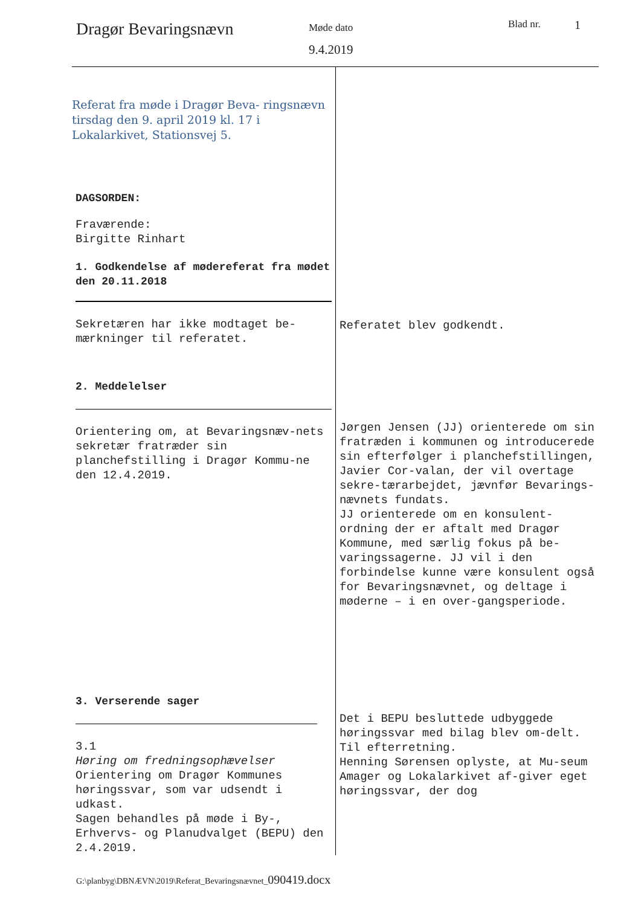Dragør Bevaringsnævn
Møde dato
9.4.2019
Blad nr.
1
| Referat fra møde i Dragør Beva- ringsnævn tirsdag den 9. april 2019 kl. 17 i Lokalarkivet, Stationsvej 5. DAGSORDEN: Fraværende: Birgitte Rinhart 1. Godkendelse af mødereferat fra mødet den 20.11.2018 Sekretæren har ikke modtaget be-mærkninger til referatet. 2. Meddelelser Orientering om, at Bevaringsnæv-nets sekretær fratræder sin planchefstilling i Dragør Kommu-ne den 12.4.2019. 3. Verserende sager 3.1 Høring om fredningsophævelser Orientering om Dragør Kommunes høringssvar, som var udsendt i udkast. Sagen behandles på møde i By-, Erhvervs- og Planudvalget (BEPU) den 2.4.2019. | Referatet blev godkendt. Jørgen Jensen (JJ) orienterede om sin fratræden i kommunen og introducerede sin efterfølger i planchefstillingen, Javier Cor-valan, der vil overtage sekre-tærarbejdet, jævnfør Bevarings-nævnets fundats. JJ orienterede om en konsulent-ordning der er aftalt med Dragør Kommune, med særlig fokus på be-varingssagerne. JJ vil i den forbindelse kunne være konsulent også for Bevaringsnævnet, og deltage i møderne – i en over-gangsperiode. Det i BEPU besluttede udbyggede høringssvar med bilag blev om-delt. Til efterretning. Henning Sørensen oplyste, at Mu-seum Amager og Lokalarkivet af-giver eget høringssvar, der dog |
G:\planbyg\DBNÆVN\2019\Referat_Bevaringsnævnet_090419.docx